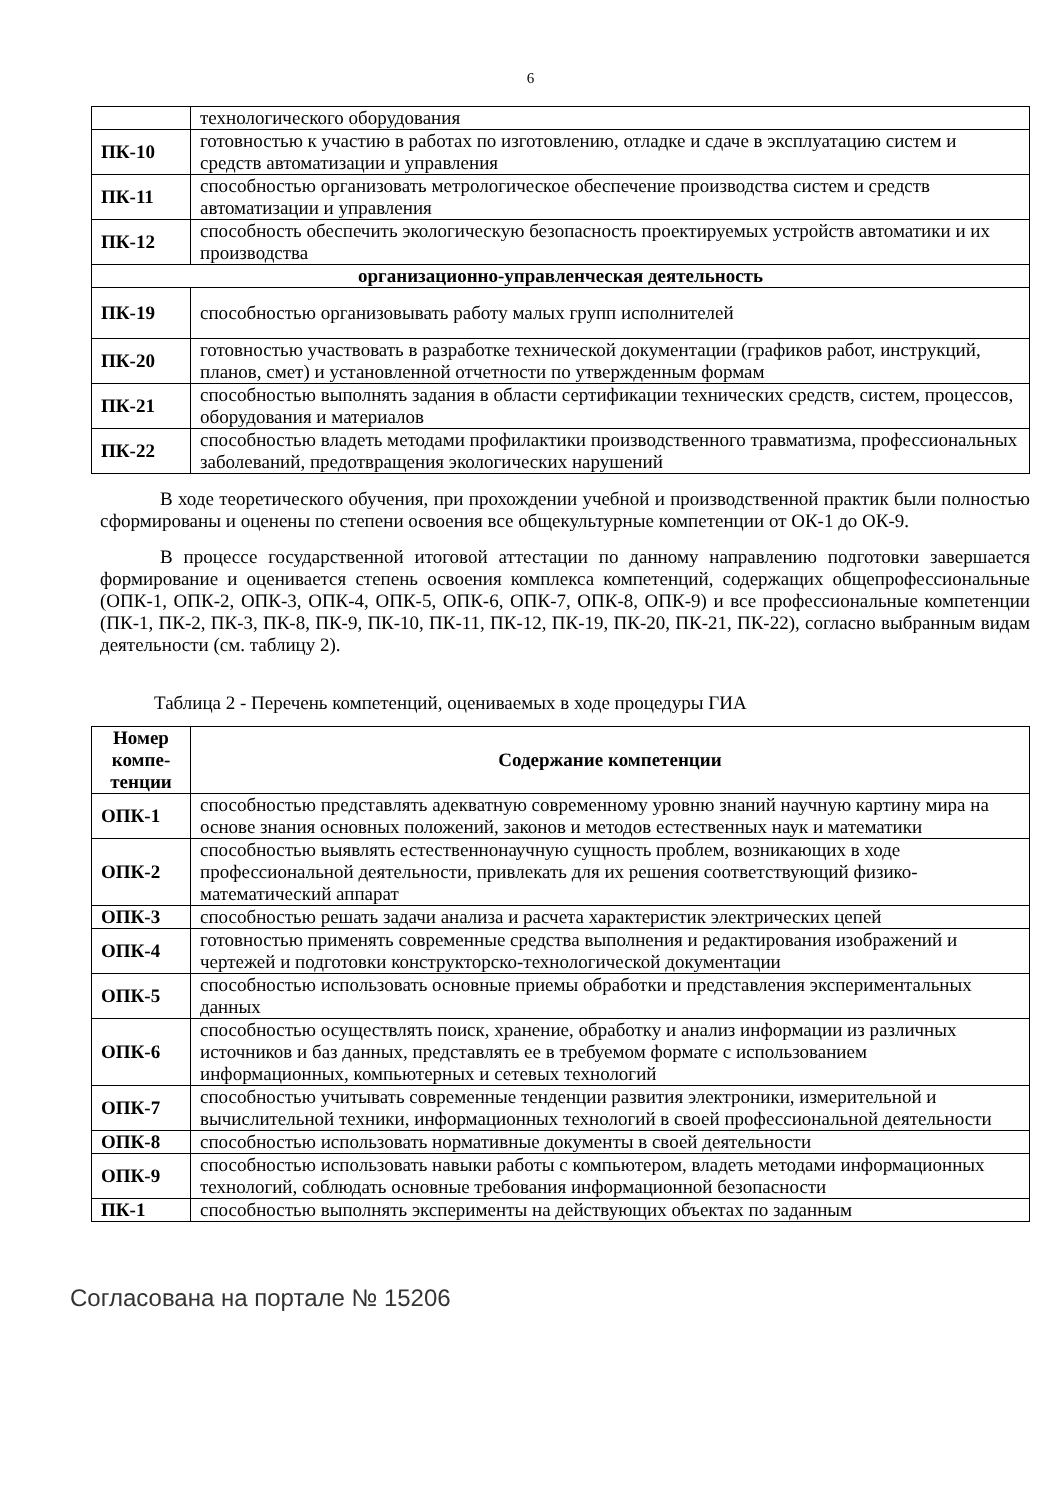6
| | технологического оборудования |
| ПК-10 | готовностью к участию в работах по изготовлению, отладке и сдаче в эксплуатацию систем и средств автоматизации и управления |
| ПК-11 | способностью организовать метрологическое обеспечение производства систем и средств автоматизации и управления |
| ПК-12 | способность обеспечить экологическую безопасность проектируемых устройств автоматики и их производства |
| организационно-управленческая деятельность | |
| ПК-19 | способностью организовывать работу малых групп исполнителей |
| ПК-20 | готовностью участвовать в разработке технической документации (графиков работ, инструкций, планов, смет) и установленной отчетности по утвержденным формам |
| ПК-21 | способностью выполнять задания в области сертификации технических средств, систем, процессов, оборудования и материалов |
| ПК-22 | способностью владеть методами профилактики производственного травматизма, профессиональных заболеваний, предотвращения экологических нарушений |
В ходе теоретического обучения, при прохождении учебной и производственной практик были полностью сформированы и оценены по степени освоения все общекультурные компетенции от ОК-1 до ОК-9.
В процессе государственной итоговой аттестации по данному направлению подготовки завершается формирование и оценивается степень освоения комплекса компетенций, содержащих общепрофессиональные (ОПК-1, ОПК-2, ОПК-3, ОПК-4, ОПК-5, ОПК-6, ОПК-7, ОПК-8, ОПК-9) и все профессиональные компетенции (ПК-1, ПК-2, ПК-3, ПК-8, ПК-9, ПК-10, ПК-11, ПК-12, ПК-19, ПК-20, ПК-21, ПК-22), согласно выбранным видам деятельности (см. таблицу 2).
Таблица 2 - Перечень компетенций, оцениваемых в ходе процедуры ГИА
| Номер компе-тенции | Содержание компетенции |
| --- | --- |
| ОПК-1 | способностью представлять адекватную современному уровню знаний научную картину мира на основе знания основных положений, законов и методов естественных наук и математики |
| ОПК-2 | способностью выявлять естественнонаучную сущность проблем, возникающих в ходе профессиональной деятельности, привлекать для их решения соответствующий физико-математический аппарат |
| ОПК-3 | способностью решать задачи анализа и расчета характеристик электрических цепей |
| ОПК-4 | готовностью применять современные средства выполнения и редактирования изображений и чертежей и подготовки конструкторско-технологической документации |
| ОПК-5 | способностью использовать основные приемы обработки и представления экспериментальных данных |
| ОПК-6 | способностью осуществлять поиск, хранение, обработку и анализ информации из различных источников и баз данных, представлять ее в требуемом формате с использованием информационных, компьютерных и сетевых технологий |
| ОПК-7 | способностью учитывать современные тенденции развития электроники, измерительной и вычислительной техники, информационных технологий в своей профессиональной деятельности |
| ОПК-8 | способностью использовать нормативные документы в своей деятельности |
| ОПК-9 | способностью использовать навыки работы с компьютером, владеть методами информационных технологий, соблюдать основные требования информационной безопасности |
| ПК-1 | способностью выполнять эксперименты на действующих объектах по заданным |
Согласована на портале № 15206